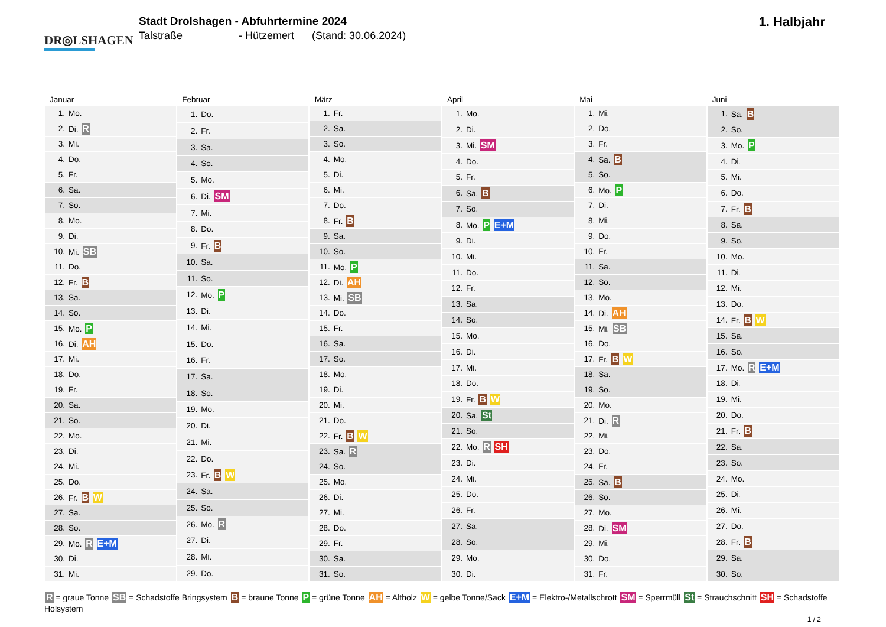DR◎LSHAGEN
Stadt Drolshagen - Abfuhrtermine 2024
Talstraße - Hützemert (Stand: 30.06.2024)
1. Halbjahr
| Januar | |
| --- | --- |
| 1. | Mo. |
| 2. | Di. R |
| 3. | Mi. |
| 4. | Do. |
| 5. | Fr. |
| 6. | Sa. |
| 7. | So. |
| 8. | Mo. |
| 9. | Di. |
| 10. | Mi. SB |
| 11. | Do. |
| 12. | Fr. B |
| 13. | Sa. |
| 14. | So. |
| 15. | Mo. P |
| 16. | Di. AH |
| 17. | Mi. |
| 18. | Do. |
| 19. | Fr. |
| 20. | Sa. |
| 21. | So. |
| 22. | Mo. |
| 23. | Di. |
| 24. | Mi. |
| 25. | Do. |
| 26. | Fr. B W |
| 27. | Sa. |
| 28. | So. |
| 29. | Mo. R E+M |
| 30. | Di. |
| 31. | Mi. |
| Februar | |
| --- | --- |
| 1. | Do. |
| 2. | Fr. |
| 3. | Sa. |
| 4. | So. |
| 5. | Mo. |
| 6. | Di. SM |
| 7. | Mi. |
| 8. | Do. |
| 9. | Fr. B |
| 10. | Sa. |
| 11. | So. |
| 12. | Mo. P |
| 13. | Di. |
| 14. | Mi. |
| 15. | Do. |
| 16. | Fr. |
| 17. | Sa. |
| 18. | So. |
| 19. | Mo. |
| 20. | Di. |
| 21. | Mi. |
| 22. | Do. |
| 23. | Fr. B W |
| 24. | Sa. |
| 25. | So. |
| 26. | Mo. R |
| 27. | Di. |
| 28. | Mi. |
| 29. | Do. |
| März | |
| --- | --- |
| 1. | Fr. |
| 2. | Sa. |
| 3. | So. |
| 4. | Mo. |
| 5. | Di. |
| 6. | Mi. |
| 7. | Do. |
| 8. | Fr. B |
| 9. | Sa. |
| 10. | So. |
| 11. | Mo. P |
| 12. | Di. AH |
| 13. | Mi. SB |
| 14. | Do. |
| 15. | Fr. |
| 16. | Sa. |
| 17. | So. |
| 18. | Mo. |
| 19. | Di. |
| 20. | Mi. |
| 21. | Do. |
| 22. | Fr. B W |
| 23. | Sa. R |
| 24. | So. |
| 25. | Mo. |
| 26. | Di. |
| 27. | Mi. |
| 28. | Do. |
| 29. | Fr. |
| 30. | Sa. |
| 31. | So. |
| April | |
| --- | --- |
| 1. | Mo. |
| 2. | Di. |
| 3. | Mi. SM |
| 4. | Do. |
| 5. | Fr. |
| 6. | Sa. B |
| 7. | So. |
| 8. | Mo. P E+M |
| 9. | Di. |
| 10. | Mi. |
| 11. | Do. |
| 12. | Fr. |
| 13. | Sa. |
| 14. | So. |
| 15. | Mo. |
| 16. | Di. |
| 17. | Mi. |
| 18. | Do. |
| 19. | Fr. B W |
| 20. | Sa. St |
| 21. | So. |
| 22. | Mo. R SH |
| 23. | Di. |
| 24. | Mi. |
| 25. | Do. |
| 26. | Fr. |
| 27. | Sa. |
| 28. | So. |
| 29. | Mo. |
| 30. | Di. |
| Mai | |
| --- | --- |
| 1. | Mi. |
| 2. | Do. |
| 3. | Fr. |
| 4. | Sa. B |
| 5. | So. |
| 6. | Mo. P |
| 7. | Di. |
| 8. | Mi. |
| 9. | Do. |
| 10. | Fr. |
| 11. | Sa. |
| 12. | So. |
| 13. | Mo. |
| 14. | Di. AH |
| 15. | Mi. SB |
| 16. | Do. |
| 17. | Fr. B W |
| 18. | Sa. |
| 19. | So. |
| 20. | Mo. |
| 21. | Di. R |
| 22. | Mi. |
| 23. | Do. |
| 24. | Fr. |
| 25. | Sa. B |
| 26. | So. |
| 27. | Mo. |
| 28. | Di. SM |
| 29. | Mi. |
| 30. | Do. |
| 31. | Fr. |
| Juni | |
| --- | --- |
| 1. | Sa. B |
| 2. | So. |
| 3. | Mo. P |
| 4. | Di. |
| 5. | Mi. |
| 6. | Do. |
| 7. | Fr. B |
| 8. | Sa. |
| 9. | So. |
| 10. | Mo. |
| 11. | Di. |
| 12. | Mi. |
| 13. | Do. |
| 14. | Fr. B W |
| 15. | Sa. |
| 16. | So. |
| 17. | Mo. R E+M |
| 18. | Di. |
| 19. | Mi. |
| 20. | Do. |
| 21. | Fr. B |
| 22. | Sa. |
| 23. | So. |
| 24. | Mo. |
| 25. | Di. |
| 26. | Mi. |
| 27. | Do. |
| 28. | Fr. B |
| 29. | Sa. |
| 30. | So. |
R = graue Tonne SB = Schadstoffe Bringsystem B = braune Tonne P = grüne Tonne AH = Altholz W = gelbe Tonne/Sack E+M = Elektro-/Metallschrott SM = Sperrmüll St = Strauchschnitt SH = Schadstoffe Holsystem
1 / 2